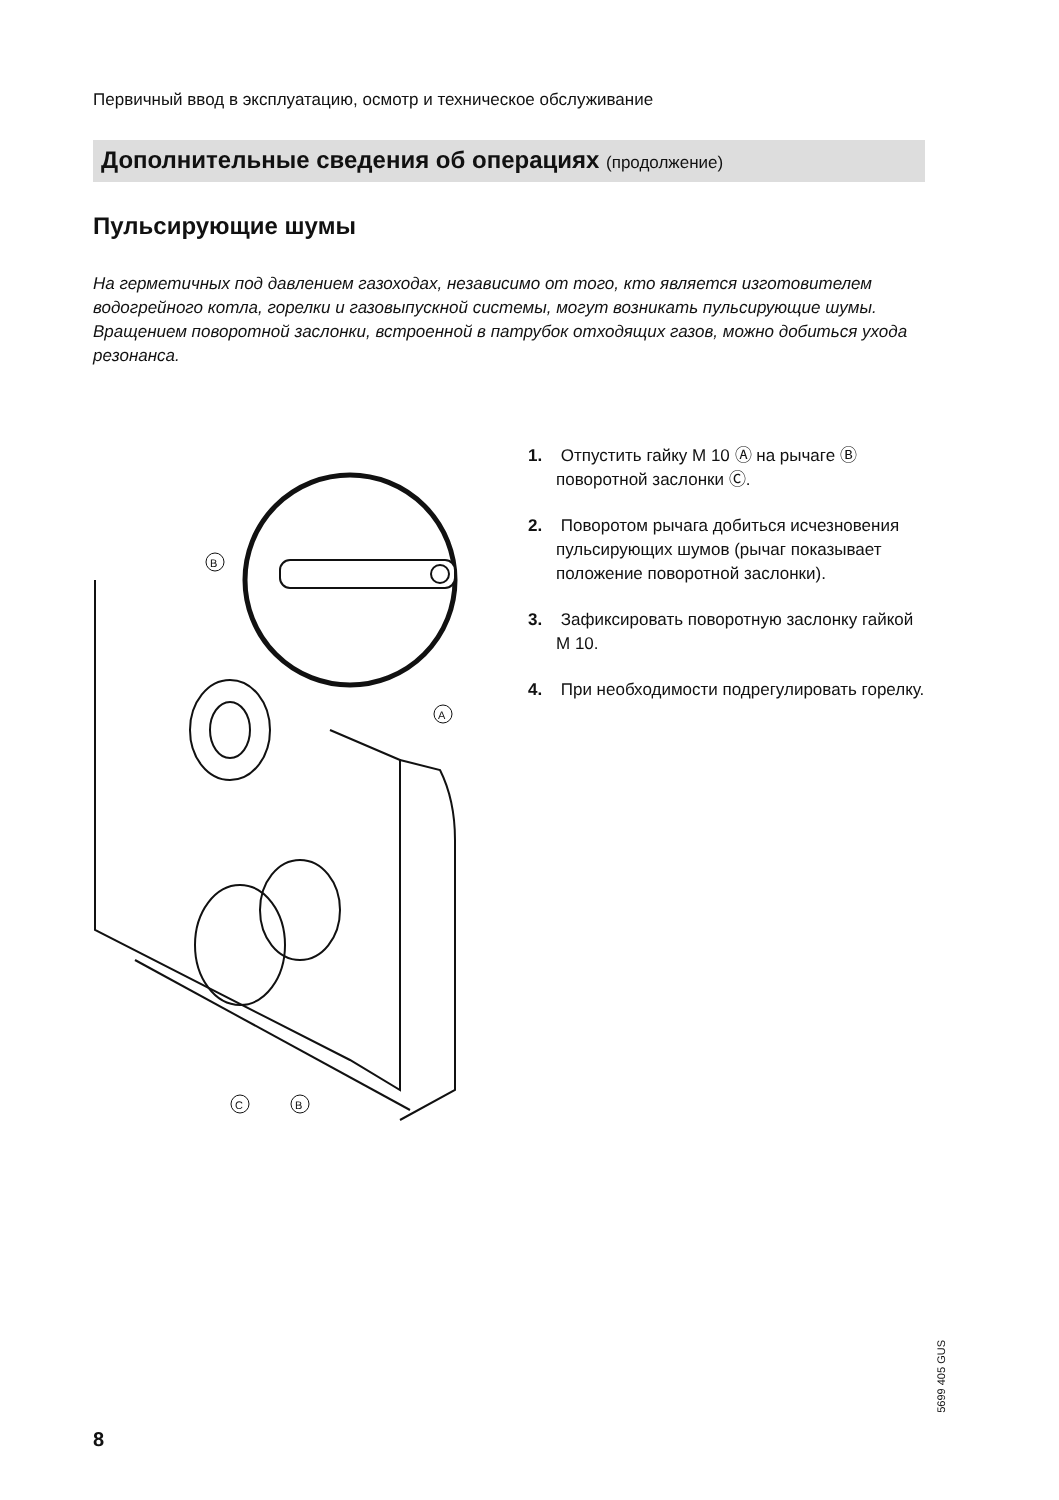Первичный ввод в эксплуатацию, осмотр и техническое обслуживание
Дополнительные сведения об операциях (продолжение)
Пульсирующие шумы
На герметичных под давлением газоходах, независимо от того, кто является изготовителем водогрейного котла, горелки и газовыпускной системы, могут возникать пульсирующие шумы.
Вращением поворотной заслонки, встроенной в патрубок отходящих газов, можно добиться ухода резонанса.
B
A
C
B
1. Отпустить гайку М 10 Ⓐ на рычаге Ⓑ поворотной заслонки Ⓒ.
2. Поворотом рычага добиться исчезновения пульсирующих шумов (рычаг показывает положение поворотной заслонки).
3. Зафиксировать поворотную заслонку гайкой М 10.
4. При необходимости подрегулировать горелку.
5699 405 GUS
8